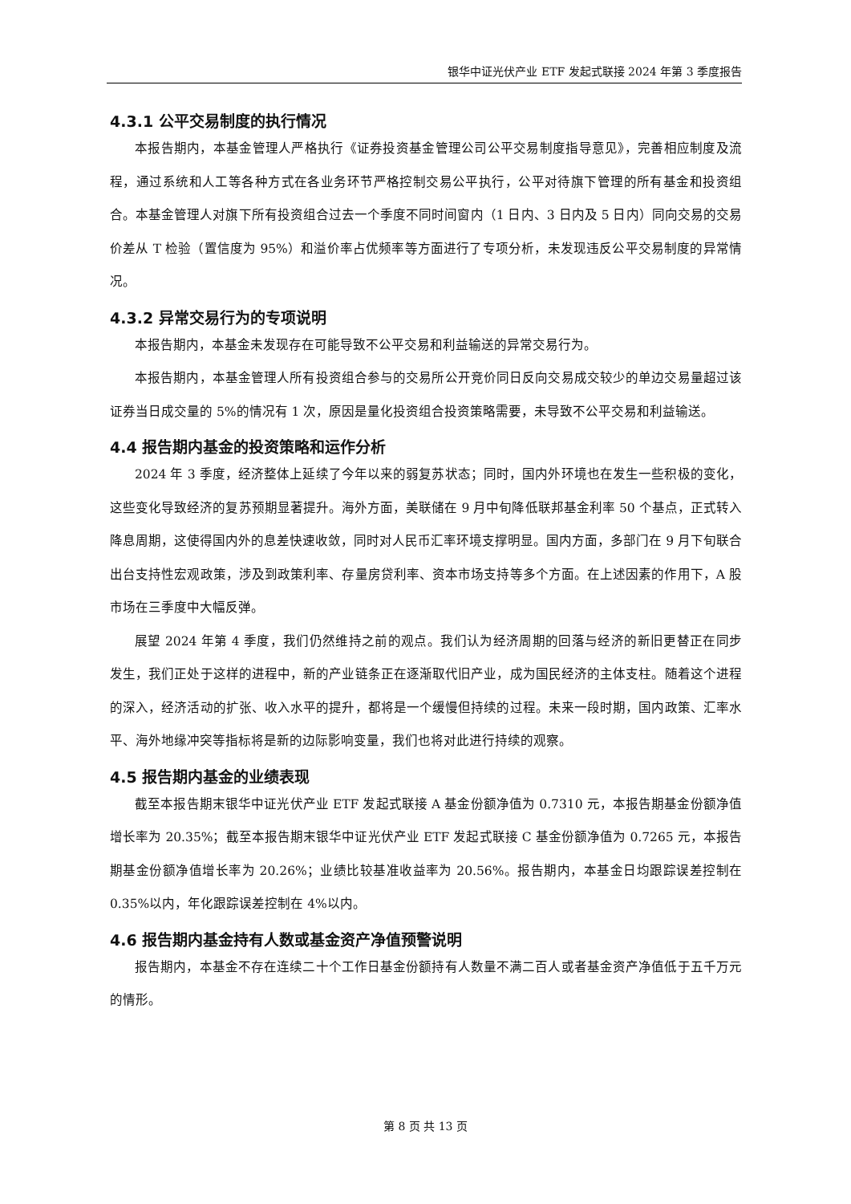银华中证光伏产业 ETF 发起式联接 2024 年第 3 季度报告
4.3.1 公平交易制度的执行情况
本报告期内，本基金管理人严格执行《证券投资基金管理公司公平交易制度指导意见》，完善相应制度及流程，通过系统和人工等各种方式在各业务环节严格控制交易公平执行，公平对待旗下管理的所有基金和投资组合。本基金管理人对旗下所有投资组合过去一个季度不同时间窗内（1 日内、3 日内及 5 日内）同向交易的交易价差从 T 检验（置信度为 95%）和溢价率占优频率等方面进行了专项分析，未发现违反公平交易制度的异常情况。
4.3.2 异常交易行为的专项说明
本报告期内，本基金未发现存在可能导致不公平交易和利益输送的异常交易行为。
本报告期内，本基金管理人所有投资组合参与的交易所公开竞价同日反向交易成交较少的单边交易量超过该证券当日成交量的 5%的情况有 1 次，原因是量化投资组合投资策略需要，未导致不公平交易和利益输送。
4.4 报告期内基金的投资策略和运作分析
2024 年 3 季度，经济整体上延续了今年以来的弱复苏状态；同时，国内外环境也在发生一些积极的变化，这些变化导致经济的复苏预期显著提升。海外方面，美联储在 9 月中旬降低联邦基金利率 50 个基点，正式转入降息周期，这使得国内外的息差快速收敛，同时对人民币汇率环境支撑明显。国内方面，多部门在 9 月下旬联合出台支持性宏观政策，涉及到政策利率、存量房贷利率、资本市场支持等多个方面。在上述因素的作用下，A 股市场在三季度中大幅反弹。
展望 2024 年第 4 季度，我们仍然维持之前的观点。我们认为经济周期的回落与经济的新旧更替正在同步发生，我们正处于这样的进程中，新的产业链条正在逐渐取代旧产业，成为国民经济的主体支柱。随着这个进程的深入，经济活动的扩张、收入水平的提升，都将是一个缓慢但持续的过程。未来一段时期，国内政策、汇率水平、海外地缘冲突等指标将是新的边际影响变量，我们也将对此进行持续的观察。
4.5 报告期内基金的业绩表现
截至本报告期末银华中证光伏产业 ETF 发起式联接 A 基金份额净值为 0.7310 元，本报告期基金份额净值增长率为 20.35%；截至本报告期末银华中证光伏产业 ETF 发起式联接 C 基金份额净值为 0.7265 元，本报告期基金份额净值增长率为 20.26%；业绩比较基准收益率为 20.56%。报告期内，本基金日均跟踪误差控制在 0.35%以内，年化跟踪误差控制在 4%以内。
4.6 报告期内基金持有人数或基金资产净值预警说明
报告期内，本基金不存在连续二十个工作日基金份额持有人数量不满二百人或者基金资产净值低于五千万元的情形。
第 8 页 共 13 页